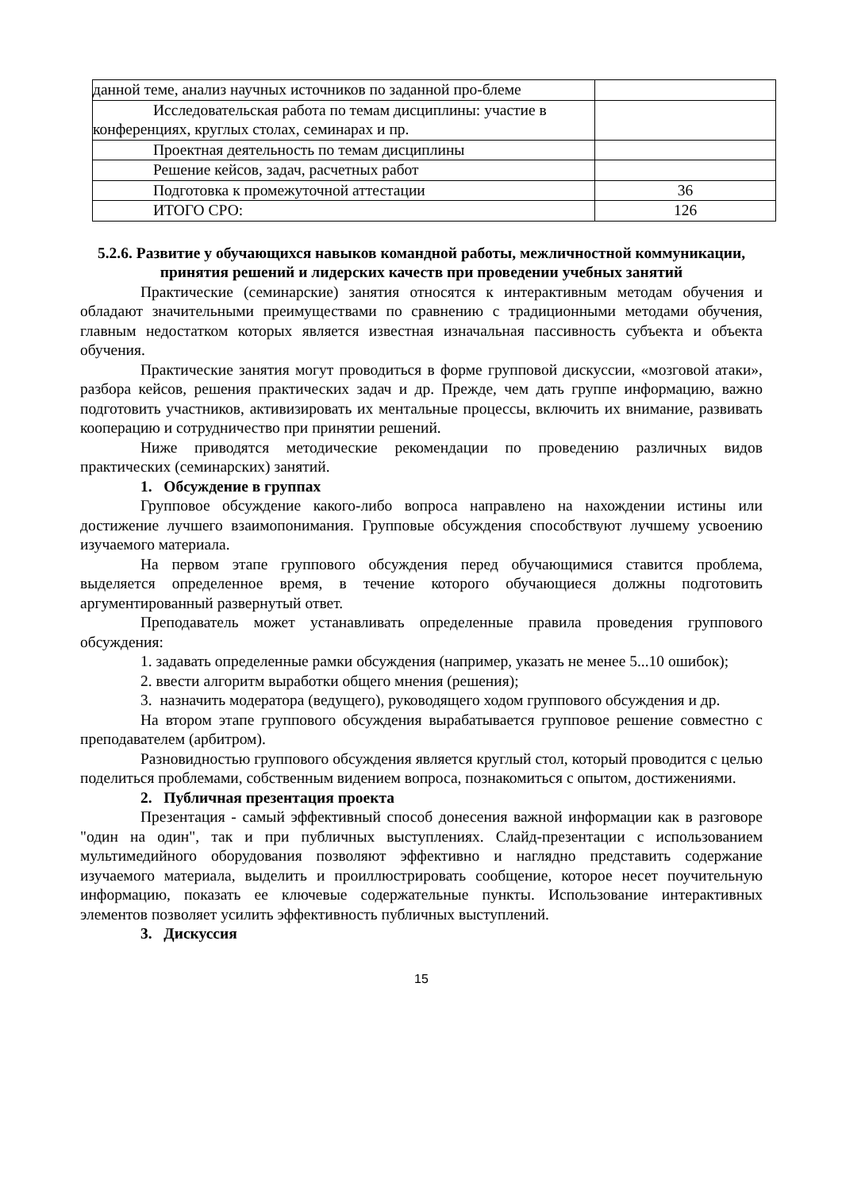| данной теме, анализ научных источников по заданной про-блеме | |
| Исследовательская работа по темам дисциплины: участие в конференциях, круглых столах, семинарах и пр. | |
| Проектная деятельность по темам дисциплины | |
| Решение кейсов, задач, расчетных работ | |
| Подготовка к промежуточной аттестации | 36 |
| ИТОГО СРО: | 126 |
5.2.6. Развитие у обучающихся навыков командной работы, межличностной коммуникации, принятия решений и лидерских качеств при проведении учебных занятий
Практические (семинарские) занятия относятся к интерактивным методам обучения и обладают значительными преимуществами по сравнению с традиционными методами обучения, главным недостатком которых является известная изначальная пассивность субъекта и объекта обучения.
Практические занятия могут проводиться в форме групповой дискуссии, «мозговой атаки», разбора кейсов, решения практических задач и др. Прежде, чем дать группе информацию, важно подготовить участников, активизировать их ментальные процессы, включить их внимание, развивать кооперацию и сотрудничество при принятии решений.
Ниже приводятся методические рекомендации по проведению различных видов практических (семинарских) занятий.
1. Обсуждение в группах
Групповое обсуждение какого-либо вопроса направлено на нахождении истины или достижение лучшего взаимопонимания. Групповые обсуждения способствуют лучшему усвоению изучаемого материала.
На первом этапе группового обсуждения перед обучающимися ставится проблема, выделяется определенное время, в течение которого обучающиеся должны подготовить аргументированный развернутый ответ.
Преподаватель может устанавливать определенные правила проведения группового обсуждения:
1. задавать определенные рамки обсуждения (например, указать не менее 5...10 ошибок);
2. ввести алгоритм выработки общего мнения (решения);
3. назначить модератора (ведущего), руководящего ходом группового обсуждения и др.
На втором этапе группового обсуждения вырабатывается групповое решение совместно с преподавателем (арбитром).
Разновидностью группового обсуждения является круглый стол, который проводится с целью поделиться проблемами, собственным видением вопроса, познакомиться с опытом, достижениями.
2. Публичная презентация проекта
Презентация - самый эффективный способ донесения важной информации как в разговоре "один на один", так и при публичных выступлениях. Слайд-презентации с использованием мультимедийного оборудования позволяют эффективно и наглядно представить содержание изучаемого материала, выделить и проиллюстрировать сообщение, которое несет поучительную информацию, показать ее ключевые содержательные пункты. Использование интерактивных элементов позволяет усилить эффективность публичных выступлений.
3. Дискуссия
15